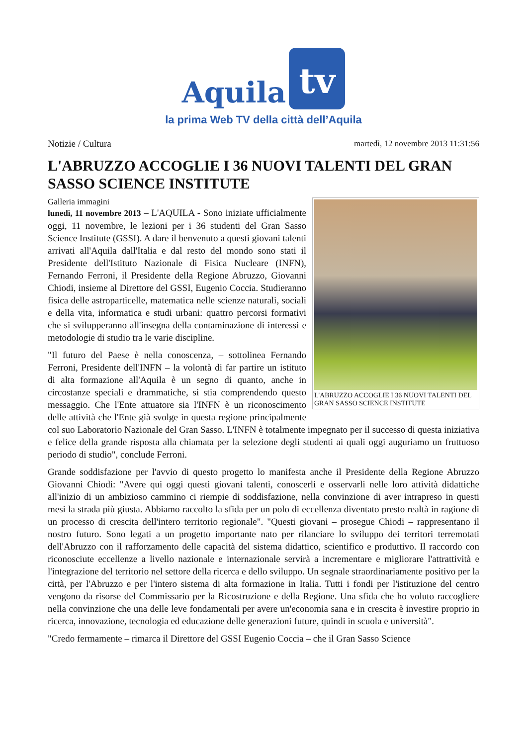Aquila tv
la prima Web TV della città dell’Aquila
Notizie / Cultura martedì, 12 novembre 2013 11:31:56
L'ABRUZZO ACCOGLIE I 36 NUOVI TALENTI DEL GRAN SASSO SCIENCE INSTITUTE
L'ABRUZZO ACCOGLIE I 36 NUOVI TALENTI DEL GRAN SASSO SCIENCE INSTITUTE
Galleria immagini
lunedì, 11 novembre 2013 – L'AQUILA - Sono iniziate ufficialmente oggi, 11 novembre, le lezioni per i 36 studenti del Gran Sasso Science Institute (GSSI). A dare il benvenuto a questi giovani talenti arrivati all'Aquila dall'Italia e dal resto del mondo sono stati il Presidente dell'Istituto Nazionale di Fisica Nucleare (INFN), Fernando Ferroni, il Presidente della Regione Abruzzo, Giovanni Chiodi, insieme al Direttore del GSSI, Eugenio Coccia. Studieranno fisica delle astroparticelle, matematica nelle scienze naturali, sociali e della vita, informatica e studi urbani: quattro percorsi formativi che si svilupperanno all'insegna della contaminazione di interessi e metodologie di studio tra le varie discipline.
"Il futuro del Paese è nella conoscenza, – sottolinea Fernando Ferroni, Presidente dell'INFN – la volontà di far partire un istituto di alta formazione all'Aquila è un segno di quanto, anche in circostanze speciali e drammatiche, si stia comprendendo questo messaggio. Che l'Ente attuatore sia l'INFN è un riconoscimento delle attività che l'Ente già svolge in questa regione principalmente col suo Laboratorio Nazionale del Gran Sasso. L'INFN è totalmente impegnato per il successo di questa iniziativa e felice della grande risposta alla chiamata per la selezione degli studenti ai quali oggi auguriamo un fruttuoso periodo di studio", conclude Ferroni.
Grande soddisfazione per l'avvio di questo progetto lo manifesta anche il Presidente della Regione Abruzzo Giovanni Chiodi: "Avere qui oggi questi giovani talenti, conoscerli e osservarli nelle loro attività didattiche all'inizio di un ambizioso cammino ci riempie di soddisfazione, nella convinzione di aver intrapreso in questi mesi la strada più giusta. Abbiamo raccolto la sfida per un polo di eccellenza diventato presto realtà in ragione di un processo di crescita dell'intero territorio regionale". "Questi giovani – prosegue Chiodi – rappresentano il nostro futuro. Sono legati a un progetto importante nato per rilanciare lo sviluppo dei territori terremotati dell'Abruzzo con il rafforzamento delle capacità del sistema didattico, scientifico e produttivo. Il raccordo con riconosciute eccellenze a livello nazionale e internazionale servirà a incrementare e migliorare l'attrattività e l'integrazione del territorio nel settore della ricerca e dello sviluppo. Un segnale straordinariamente positivo per la città, per l'Abruzzo e per l'intero sistema di alta formazione in Italia. Tutti i fondi per l'istituzione del centro vengono da risorse del Commissario per la Ricostruzione e della Regione. Una sfida che ho voluto raccogliere nella convinzione che una delle leve fondamentali per avere un'economia sana e in crescita è investire proprio in ricerca, innovazione, tecnologia ed educazione delle generazioni future, quindi in scuola e università".
"Credo fermamente – rimarca il Direttore del GSSI Eugenio Coccia – che il Gran Sasso Science